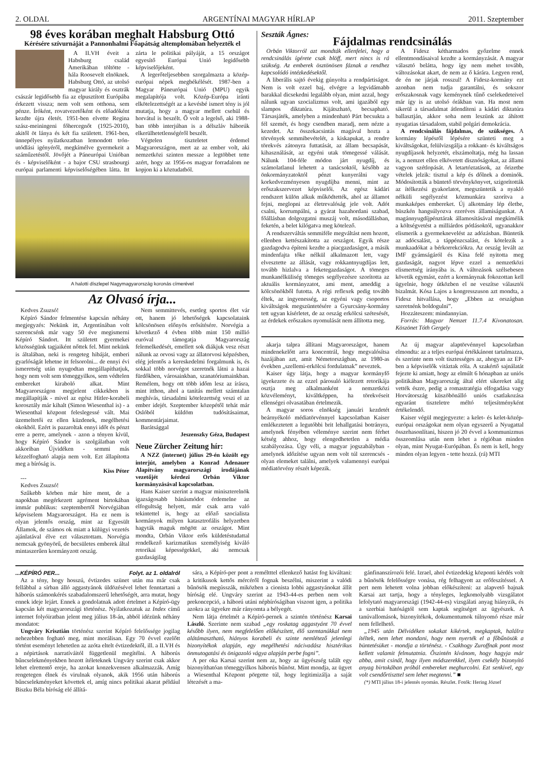2. OLDAL ARGENTÍNAI MAGYAR HÍRLAP 2011. Szeptember
98 éves korában meghalt Habsburg Ottó
Kérésére szívurnáját a Pannonhalmi Főapátság altemplomában helyezték el
A II.VH éveit a Habsburg család Amerikában töltötte - hála Roosevelt elnöknek. Habsburg Ottó, az utolsó magyar király és osztrák császár legidősebb fia az elpusztított Európába érkezett vissza; nem volt sem otthona, sem pénze. Íróként, rovatvezetőként és előadóként kezdte újra életét. 1951-ben elvette Regina szász-meiningeni főhercegnőt (1925-2010), akitől öt lánya és két fia született. 1961-ben, ünnepélyes nyilatkozatban lemondott trón-utódlási igényéről, megkímélve gyermekeit a száműzetéstől. Jövőjét a Páneurópai Unióban és - képviselőként - a bajor CSU strasbourgi európai parlamenti képviselőségében látta. Itt zárta le politikai pályáját, a 15 országot egyesítő Európai Unió legidősebb képviselőjeként.
A legerőteljesebben szorgalmazta a közép-európai népek megbékélését. 1987-ben a Magyar Páneurópai Unió (MPU) egyik megalapítója volt. Közép-Európa iránti elkötelezettségét az a kevésbé ismert tény is jól mutatja, hogy a magyar mellett csehül és horvátul is beszélt. Ő volt a legelső, aki 1988-ban több interjúban is a délszláv háborúk elkerülhetetlenségéről beszélt.
Végtelen tiszteletet érdemel Magyarországon, mert az az ember volt, aki nemzetközi szinten messze a legtöbbet tette azért, hogy az 1956-os magyar forradalom ne kopjon ki a köztudatból.
A halotti díszlepel Nagymagyarország koronás címerével
Az Olvasó írja...
Kedves Zsuzsó!
Képíró Sándor felmentése kapcsán néhány megjegyzés: Nekünk itt, Argentínában volt szerencsénk már vagy 50 éve megismerni Képíró Sándort. Itt született gyermekei közösségünk tagjaiként nőttek fel. Mint nekünk is általában, neki is rengeteg hibáját, emberi gyarlóságát lehetne itt felsorolni... de ennyi évi ismeretség után nyugodtan megállapíthatjuk, hogy nem volt sem tömeggyilkos, sem védtelen embereket kiraboló alkat. Mint Magyarországon megjelent cikkekben is megállapítják - mivel az egész Hitler-korabeli korosztály már kihalt (Simon Wiesenthal is) - a Wiesenthal központ feleslegessé vált. Mai üzemeltetői ez ellen küzdenek, megélhetési okokból. Ezért is pazaroltak ennyi időt és pénzt erre a perre, amelynek - azon a tényen kívül, hogy Képíró Sándor is szolgálatban volt akkoriban Újvidéken - semmi más kézzelfogható alapja nem volt. Ezt állapította meg a bíróság is.
Kiss Péter
---
Kedves Zsuzsó!
Szűkebb körben már híre ment, de a napokban megérkezett agrément birtokában immár publikus: szeptembertől Norvégiában képviselem Magyarországot. Ha ez nem is olyan jelentős ország, mint az Egyesült Államok, de számos ok miatt a külügyi vezetés ajánlatával élve ezt választottam. Norvégia nemcsak gyönyörű, de becsületes emberek által mintaszerűen kormányzott ország.
Nem semmittevés, esetleg sportos élet vár ott, hanem jó lehetőségek kapcsolataink kölcsönösen előnyös erősítésére. Norvégia a következő 4 évben több mint 150 millió euróval támogatja Magyarország felemelkedését, emellett sok diákjuk vesz részt nálunk az orvosi vagy az állatorvosi képzésben, elég jelentős a kereskedelmi forgalmunk is, és sokkal több norvégot szeretnék látni a hazai fürdőkben, városainkban, szanatóriumainkban. Remélem, hogy ott több időm lesz az írásra, mint itthon, ahol a tanítás mellett számtalan meghívás, társadalmi kötelezettség veszi el az ember idejét. Szeptember közepétől tehát már Oslóból küldöm tudósításaimat, kommentárjaimat.
Barátsággal
Jeszenszky Géza, Budapest
Neue Zürcher Zeitung hír:
A NZZ (internet) július 29-én közölt egy interjút, amelyben a Konrad Adenauer Alapítvány magyarországi irodájának vezetőjét kérdezi Orbán Viktor kormányzásával kapcsolatban.
Hans Kaiser szerint a magyar miniszterelnök igazságosabb bánásmódot érdemelne az elfogultság helyett, már csak arra való tekintettel is, hogy az előző szocialista kormányok milyen katasztrofális helyzetben hagyták maguk mögött az országot. Mint mondta, Orbán Viktor erős küldetéstudattal rendelkező karizmatikus személyiség kiváló retorikai képességekkel, aki nemcsak gazdaságilag
Seszták Ágnes:
Fájdalmas rendcsinálás
Orbán Viktorról azt mondták ellenfelei, hogy a rendcsinálás ígérete csak blöff, mert nincs is rá szükség. Az emberek ösztönösen fáznak a rendhez kapcsolódó intézkedésektől.
A liberális sajtó évekig gúnyolta a rendpártiságot. Nem is volt ezzel baj, elvégre a legvidámabb barakkal dicsekedni legalább olyan, mint azzal, hogy nálunk ugyan szocializmus volt, ami igazából egy slampos diktatúra. Kijátszható, becsapható. Társasjáték, amelyben a mindenható Párt becsukta a fél szemét, és hogy csendben maradj, nem nézte a kezedet. Az összekacsintás magával hozta a törvények semmibevételét, a kiskapukat, a rendre törekvés zátonyra futtatását, az állam becsapását, kihasználását, az egyéni utak tömegessé válását. Nálunk 104-féle módon járt nyugdíj, és számolatlanul lehetett a tanácsoktól, később az önkormányzatoktól pénzt kunyerálni vagy korkedvezményesen nyugdíjba menni, mint az erőszakszervezet képviselői. Az egész kádári rendszert külön alkuk működtették, ahol az államot fejni, meglopni az életrevalóság jele volt. Adót csalni, korrumpálni, a gyárat hazahordani szabad, főállásban dolgozgatni muszáj volt, másodállásban, feketén, a belet kilógatva meg kötelező.
A rendszerváltás semmiféle megváltást nem hozott, ellenben kettészakította az országot. Egyik része gazdagodva építeni kezdte a piacgazdaságot, a másik mindenfajta tőke nélkül alkalmazott lett, vagy elvesztette az állását, vagy rokkantnyugdíjas lett, tovább hizlalva a feketegazdaságot. A tömeges munkanélküliség tömeges segélyezésre szorította az aktuális kormányzatot, ami ment, ameddig a kölcsönökből futotta. A régi reflexek pedig tovább éltek, az ingyenesség, az egyéni vagy csoportos kiváltságok megszüntetésére a Gyurcsány-kormány tett ugyan kísérletet, de az ország erkölcsi szétesését, az érdekek erőszakos nyomulását nem állította meg.
A Fidesz kétharmados győzelme ennek ellentmondásaival kezdte a kormányzását. A magyar választó belátta, hogy így nem mehet tovább, változásokat akart, de nem az ő kárára. Legyen rend, de én ne járjak rosszul! A Fidesz-kormány ezt azonban nem tudja garantálni, és sokszor erőszakosnak vagy keménynek tűnő cselekedeteivel már így is az utolsó órákban van. Ha most nem sikerül a társadalmat átlendíteni a kádári diktatúra ballasztján, akkor soha nem leszünk az áhított nyugatias társadalom, stabil polgári demokrácia.
A rendcsinálás fájdalmas, de szükséges. A kormány lépésről lépésére szünteti meg a kiváltságokat, felülvizsgálja a rokkant- és kiváltságos nyugdíjasok helyzetét, elszámoltatja, még ha lassan is, a nemzet ellen elkövetett disznóságokat, az állami vagyon szétlopását. A letartóztatások, az őrizetbe vételek jelzik: tisztul a kép és dőlnek a dominók. Módosították a büntető törvénykönyvet, szigorították az ítélkezési gyakorlatot, megszüntetik a nyakló nélküli segélyezést közmunkára szorítva a munkaképes embereket. Új alkotmány lép életbe, büszkén hangsúlyozva ezeréves államiságunkat. A magánnyugdíjpénztárak államosításával megkímélik a költségvetést a milliárdos pótlásoktól, ugyanakkor elismerik a gyermeknevelést az adózásban. Büntetik az adócsalást, a táppénzcsalást, és kötelezik a munkaadókat a bérkorrekciókra. Az ország levált az IMF gyámságáról és Kína felé nyitotta meg gazdaságát, nagyot lépve ezzel a nemzetközi elismertség irányába is. A változások szélsebesen követik egymást, ezért a kormánynak fokozottan kell ügyelnie, hogy útközben el ne veszítse választói bizalmát. Kósa Lajos a kongresszuson azt mondta, a Fidesz hitvallása, hogy „Ebben az országban szeretnénk boldogulni”.
Hozzáteszem: mindannyian.
Forrás: Magyar Nemzet 11.7.4 Kivonatosan. Köszönet Tóth Gergely
akarja talpra állítani Magyarországot, hanem mindenekelőtt arra koncentrál, hogy megvalósítsa hazájában azt, amit Németországban, az 1980-as években „szellemi-erkölcsi fordulatnak” neveztek.
Kaiser úgy látja, hogy a magyar kormányfő igyekezete és az ezzel párosuló kiélezett retorikája osztja meg alkalmanként a nemzetközi közvéleményt, kiváltképpen, ha törekvéseit ellenségei olvasatában értelmezik.
A magyar soros elnökség januári kezdetét beárnyékoló médiatörvénnyel kapcsolatban Kaiser emlékeztetett a legutóbbi brit lehallgatási botrányra, amelynek fényében véleménye szerint nem férhet kétség ahhoz, hogy elengedhetetlen a média szabályozása. Úgy véli, a magyar jogszabályban - amelynek időzítése ugyan nem volt túl szerencsés - olyan elemeket találni, amelyek valamennyi európai médiatörvény részét képezik.
Az új magyar alaptörvénnyel kapcsolatban elmondta: az a teljes európai értékkánont tartalmazza, és szerinte nem volt tisztességes az, ahogyan az EP-ben a képviselők vitáztak róla. A szakértő sajnálatát fejezte ki amiatt, hogy az elmúlt 6 hónapban az uniós politikában Magyarország által elért sikereket alig vették észre, pedig a romastratégia elfogadása vagy Horvátország küszöbönálló uniós csatlakozása egyaránt tiszteletre méltó teljesítményként értékelendő.
Kaiser végül megjegyezte: a kelet- és kelet-közép-európai országokat nem olyan egyszerű a Nyugattal összehasonlítani, hiszen jó 20 évvel a kommunizmus összeomlása után nem lehet a régióban minden olyan, mint Nyugat-Európában. És nem is kell, hogy minden olyan legyen - tette hozzá. (rá) MTI
...KÉPÍRÓ PER... Folyt. az 1. oldalról
Az a tény, hogy hosszú, évtizedes szünet után ma már csak fellábbal a sírban álló aggastyánok üldözésével lehet fenntartani a háborús számonkérés szabadalomszerű lehetőségét, arra mutat, hogy ennek ideje lejárt. Ennek a gondolatnak adott értelmet a Képíró-ügy kapcsán két magyarországi történész. Nyilatkozatuk az Index című internet folyóiratban jelent meg július 18-án, abból idézünk néhány mondatot:
Ungváry Krisztián történész szerint Képíró felelőssége jogilag nehezebben fogható meg, mint morálisan. Egy 70 évvel ezelőtt történt eseményt lehetetlen az azóta eltelt évtizedektől, ill. a II.VH és a népirtások narratíváitól függetlenül megítélni. A háborús bűncselekményekben hozott ítéleteknek Ungváry szerint csak akkor lehet elrettentő ereje, ha azokat konzekvensen alkalmazzák. Amíg rengetegen élnek és virulnak olyanok, akik 1956 után háborús bűncselekményeket követtek el, amíg nincs politikai akarat például Biszku Béla bíróság elé állítá-
sára, a Képíró-per pont a reméltttel ellenkező hatást fog kiváltani: a kritikusok kettős mércéről fognak beszélni, miszerint a valódi bűnösök megússzák, miközben a cionista lobbi aggastyánokat állít bíróság elé. Ungváry szerint az 1943-44-es perben nem volt prekoncepció, a háború utáni népbíróságiban viszont igen, a politika azokra az ügyekre már rányomta a bélyegét.
Nem látja értelmét a Képíró-pernek a szintén történész Karsai László. Szerinte nem szabad „egy roskatag aggastyánt 70 évvel később ilyen, nem megfelelően előkészített, élő szemtanúkkal nem alátámasztható, hiányos korabeli és szinte nemlétező jelenlegi bizonyítékok alapján, egy megélhetési nácivadász hisztérikus önmutogatási és önigazoló vágya alapján perbe fogni”.
A per oka Karsai szerint nem az, hogy az ügyészség talált egy bizonyíthatóan tömeggyilkos háborús bűnöst. Mint mondja, az ügyet a Wiesenthal Központ pörgette túl, hogy legitimizálja a saját létezését a ma-
gánfinanszírozói felé. Izrael, ahol évtizedekig központi kérdés volt a bűnösök felelősségre vonása, rég felhagyott az erőfeszítéssel. A pert nem lehetett volna jobban előkészíteni: az alapvető bajnak Karsai azt tartja, hogy a tényleges, legkomolyabb vizsgálatot lefolytató magyarországi (1942-44-es) vizsgálati anyag hiányzik, és a szerbiai hatóságtól sem kaptak segítséget az ügyészek. A tanúvallomások, bizonyítékok, dokumentumok túlnyomó része már nem fellelhető.
„1945 után Délvidéken sokakat kikértek, megkaptak, halálra ítéltek, nem lehet mondani, hogy nem nyerték el a főbűnösök a büntetésüket - mondja a történész. - Csakhogy Zuroffnak pont most kellett valamit felmutatnia. Őszintén kívánom, hogy hagyja már abba, amit csinál, hogy ilyen módszerekkel, ilyen csekély bizonyító anyag birtokában próbál embereket meghurcolni. Ezt senkivel, egy volt csendőrtiszttel sem lehet megtenni.” ■
(*) MTI július 18-i jelentés nyomán. Részlet. Fotók: Hering József